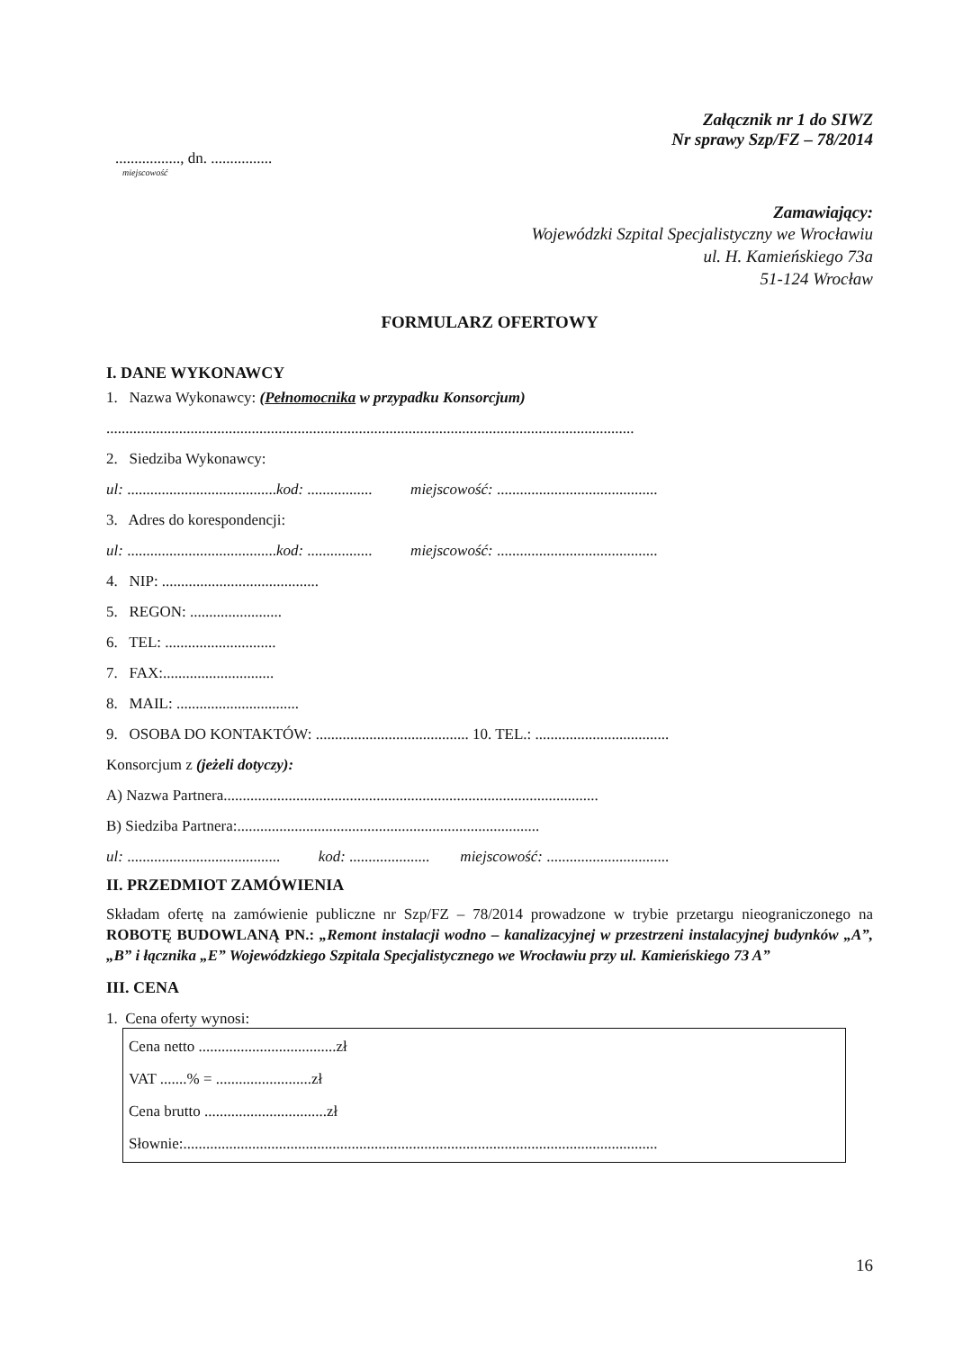Załącznik nr 1 do SIWZ
Nr sprawy Szp/FZ – 78/2014
................., dn. ................
miejscowość
Zamawiający:
Wojewódzki Szpital Specjalistyczny we Wrocławiu
ul. H. Kamieńskiego 73a
51-124 Wrocław
FORMULARZ OFERTOWY
I. DANE WYKONAWCY
1. Nazwa Wykonawcy: (Pełnomocnika w przypadku Konsorcjum)
..........................................................................................................................................
2. Siedziba Wykonawcy:
ul: ....................................... kod: ................. miejscowość: ..........................................
3. Adres do korespondencji:
ul: ....................................... kod: ................. miejscowość: ..........................................
4. NIP: .........................................
5. REGON: ........................
6. TEL: .............................
7. FAX:.............................
8. MAIL: ................................
9. OSOBA DO KONTAKTÓW: ........................................ 10. TEL.: ...................................
Konsorcjum z (jeżeli dotyczy):
A) Nazwa Partnera..................................................................................................
B) Siedziba Partnera:...............................................................................
ul: ........................................ kod: ..................... miejscowość: ................................
II. PRZEDMIOT ZAMÓWIENIA
Składam ofertę na zamówienie publiczne nr Szp/FZ – 78/2014 prowadzone w trybie przetargu nieograniczonego na ROBOTĘ BUDOWLANĄ PN.: „Remont instalacji wodno – kanalizacyjnej w przestrzeni instalacyjnej budynków „A”, „B” i łącznika „E” Wojewódzkiego Szpitala Specjalistycznego we Wrocławiu przy ul. Kamieńskiego 73 A”
III. CENA
1. Cena oferty wynosi:
Cena netto ....................................zł
VAT .......% = .........................zł
Cena brutto ................................zł
Słownie:............................................................................................................................
16